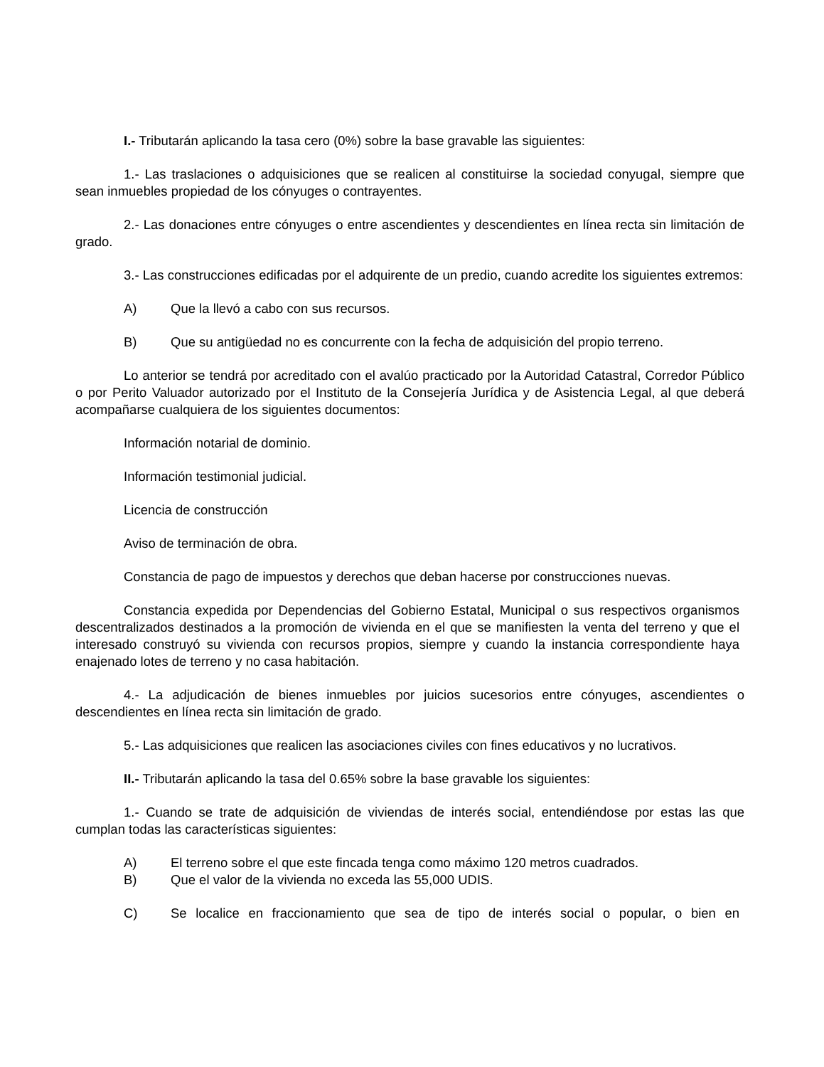I.- Tributarán aplicando la tasa cero (0%) sobre la base gravable las siguientes:
1.- Las traslaciones o adquisiciones que se realicen al constituirse la sociedad conyugal, siempre que sean inmuebles propiedad de los cónyuges o contrayentes.
2.- Las donaciones entre cónyuges o entre ascendientes y descendientes en línea recta sin limitación de grado.
3.- Las construcciones edificadas por el adquirente de un predio, cuando acredite los siguientes extremos:
A) Que la llevó a cabo con sus recursos.
B) Que su antigüedad no es concurrente con la fecha de adquisición del propio terreno.
Lo anterior se tendrá por acreditado con el avalúo practicado por la Autoridad Catastral, Corredor Público o por Perito Valuador autorizado por el Instituto de la Consejería Jurídica y de Asistencia Legal, al que deberá acompañarse cualquiera de los siguientes documentos:
Información notarial de dominio.
Información testimonial judicial.
Licencia de construcción
Aviso de terminación de obra.
Constancia de pago de impuestos y derechos que deban hacerse por construcciones nuevas.
Constancia expedida por Dependencias del Gobierno Estatal, Municipal o sus respectivos organismos descentralizados destinados a la promoción de vivienda en el que se manifiesten la venta del terreno y que el interesado construyó su vivienda con recursos propios, siempre y cuando la instancia correspondiente haya enajenado lotes de terreno y no casa habitación.
4.- La adjudicación de bienes inmuebles por juicios sucesorios entre cónyuges, ascendientes o descendientes en línea recta sin limitación de grado.
5.- Las adquisiciones que realicen las asociaciones civiles con fines educativos y no lucrativos.
II.- Tributarán aplicando la tasa del 0.65% sobre la base gravable los siguientes:
1.- Cuando se trate de adquisición de viviendas de interés social, entendiéndose por estas las que cumplan todas las características siguientes:
A) El terreno sobre el que este fincada tenga como máximo 120 metros cuadrados.
B) Que el valor de la vivienda no exceda las 55,000 UDIS.
C) Se localice en fraccionamiento que sea de tipo de interés social o popular, o bien en